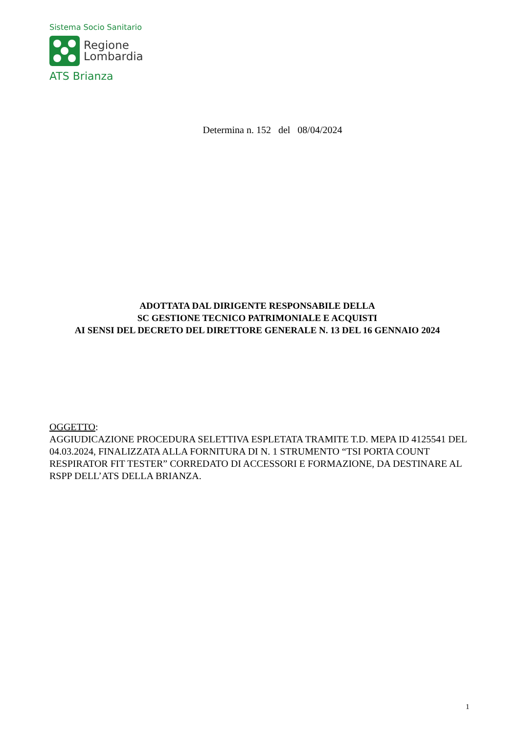Sistema Socio Sanitario
Regione
Lombardia
ATS Brianza
Determina n. 152 del 08/04/2024
ADOTTATA DAL DIRIGENTE RESPONSABILE DELLA
SC GESTIONE TECNICO PATRIMONIALE E ACQUISTI
AI SENSI DEL DECRETO DEL DIRETTORE GENERALE N. 13 DEL 16 GENNAIO 2024
OGGETTO:
AGGIUDICAZIONE PROCEDURA SELETTIVA ESPLETATA TRAMITE T.D. MEPA ID 4125541 DEL 04.03.2024, FINALIZZATA ALLA FORNITURA DI N. 1 STRUMENTO “TSI PORTA COUNT RESPIRATOR FIT TESTER” CORREDATO DI ACCESSORI E FORMAZIONE, DA DESTINARE AL RSPP DELL’ATS DELLA BRIANZA.
1